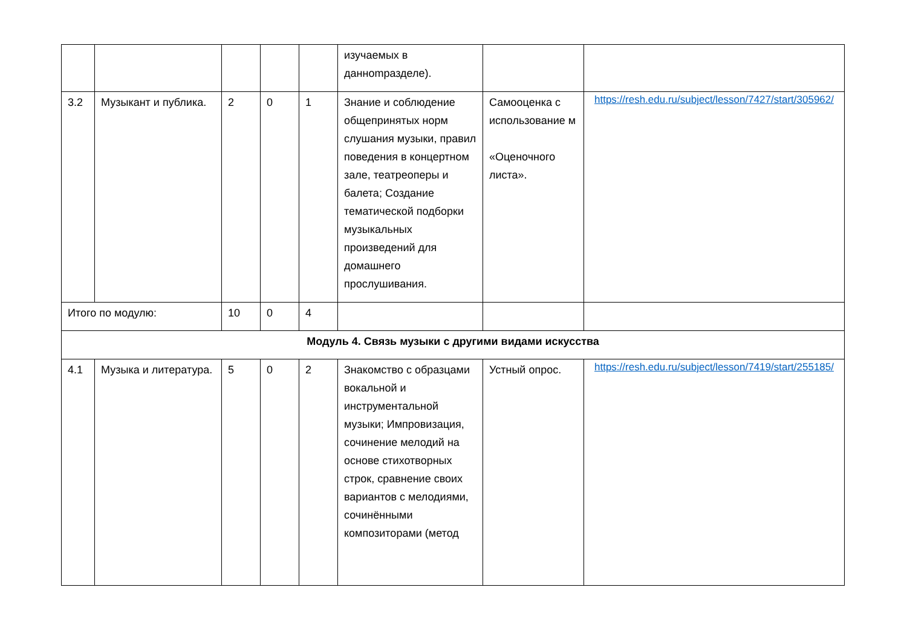| | | | | | изучаемых в даннomразделе). | | |
| 3.2 | Музыкант и публика. | 2 | 0 | 1 | Знание и соблюдение общепринятых норм слушания музыки, правил поведения в концертном зале, театреоперы и балета; Создание тематической подборки музыкальных произведений для домашнего прослушивания. | Самооценка с использование м «Оценочного листа». | https://resh.edu.ru/subject/lesson/7427/start/305962/ |
| Итого по модулю: | | 10 | 0 | 4 | | | |
| Модуль 4. Связь музыки с другими видами искусства | | | | | | | |
| 4.1 | Музыка и литература. | 5 | 0 | 2 | Знакомство с образцами вокальной и инструментальной музыки; Импровизация, сочинение мелодий на основе стихотворных строк, сравнение своих вариантов с мелодиями, сочинёнными композиторами (метод | Устный опрос. | https://resh.edu.ru/subject/lesson/7419/start/255185/ |